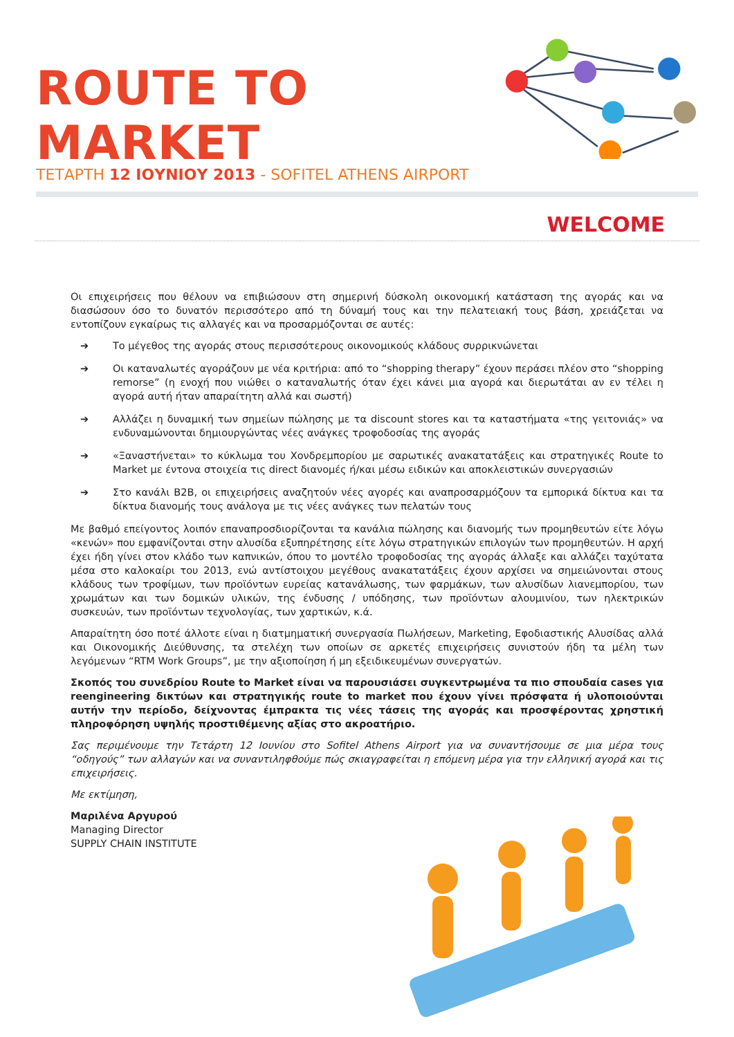ROUTE TO MARKET
.
ΤΕΤΑΡΤΗ 12 ΙΟΥΝΙΟΥ 2013 - SOFITEL ATHENS AIRPORT
WELCOME
Οι επιχειρήσεις που θέλουν να επιβιώσουν στη σημερινή δύσκολη οικονομική κατάσταση της αγοράς και να διασώσουν όσο το δυνατόν περισσότερο από τη δύναμή τους και την πελατειακή τους βάση, χρειάζεται να εντοπίζουν εγκαίρως τις αλλαγές και να προσαρμόζονται σε αυτές:
➔ Το μέγεθος της αγοράς στους περισσότερους οικονομικούς κλάδους συρρικνώνεται
➔ Οι καταναλωτές αγοράζουν με νέα κριτήρια: από το “shopping therapy” έχουν περάσει πλέον στο “shopping remorse” (η ενοχή που νιώθει ο καταναλωτής όταν έχει κάνει μια αγορά και διερωτάται αν εν τέλει η αγορά αυτή ήταν απαραίτητη αλλά και σωστή)
➔ Αλλάζει η δυναμική των σημείων πώλησης με τα discount stores και τα καταστήματα «της γειτονιάς» να ενδυναμώνονται δημιουργώντας νέες ανάγκες τροφοδοσίας της αγοράς
➔ «Ξαναστήνεται» το κύκλωμα του Χονδρεμπορίου με σαρωτικές ανακατατάξεις και στρατηγικές Route to Market με έντονα στοιχεία τις direct διανομές ή/και μέσω ειδικών και αποκλειστικών συνεργασιών
➔ Στο κανάλι B2B, οι επιχειρήσεις αναζητούν νέες αγορές και αναπροσαρμόζουν τα εμπορικά δίκτυα και τα δίκτυα διανομής τους ανάλογα με τις νέες ανάγκες των πελατών τους
Με βαθμό επείγοντος λοιπόν επαναπροσδιορίζονται τα κανάλια πώλησης και διανομής των προμηθευτών είτε λόγω «κενών» που εμφανίζονται στην αλυσίδα εξυπηρέτησης είτε λόγω στρατηγικών επιλογών των προμηθευτών. Η αρχή έχει ήδη γίνει στον κλάδο των καπνικών, όπου το μοντέλο τροφοδοσίας της αγοράς άλλαξε και αλλάζει ταχύτατα μέσα στο καλοκαίρι του 2013, ενώ αντίστοιχου μεγέθους ανακατατάξεις έχουν αρχίσει να σημειώνονται στους κλάδους των τροφίμων, των προϊόντων ευρείας κατανάλωσης, των φαρμάκων, των αλυσίδων λιανεμπορίου, των χρωμάτων και των δομικών υλικών, της ένδυσης / υπόδησης, των προϊόντων αλουμινίου, των ηλεκτρικών συσκευών, των προϊόντων τεχνολογίας, των χαρτικών, κ.ά.
Απαραίτητη όσο ποτέ άλλοτε είναι η διατμηματική συνεργασία Πωλήσεων, Marketing, Εφοδιαστικής Αλυσίδας αλλά και Οικονομικής Διεύθυνσης, τα στελέχη των οποίων σε αρκετές επιχειρήσεις συνιστούν ήδη τα μέλη των λεγόμενων “RTM Work Groups”, με την αξιοποίηση ή μη εξειδικευμένων συνεργατών.
Σκοπός του συνεδρίου Route to Market είναι να παρουσιάσει συγκεντρωμένα τα πιο σπουδαία cases για reengineering δικτύων και στρατηγικής route to market που έχουν γίνει πρόσφατα ή υλοποιούνται αυτήν την περίοδο, δείχνοντας έμπρακτα τις νέες τάσεις της αγοράς και προσφέροντας χρηστική πληροφόρηση υψηλής προστιθέμενης αξίας στο ακροατήριο.
Σας περιμένουμε την Τετάρτη 12 Ιουνίου στο Sofitel Athens Airport για να συναντήσουμε σε μια μέρα τους “οδηγούς” των αλλαγών και να συναντιληφθούμε πώς σκιαγραφείται η επόμενη μέρα για την ελληνική αγορά και τις επιχειρήσεις.
Με εκτίμηση,
Μαριλένα Αργυρού
Managing Director
SUPPLY CHAIN INSTITUTE